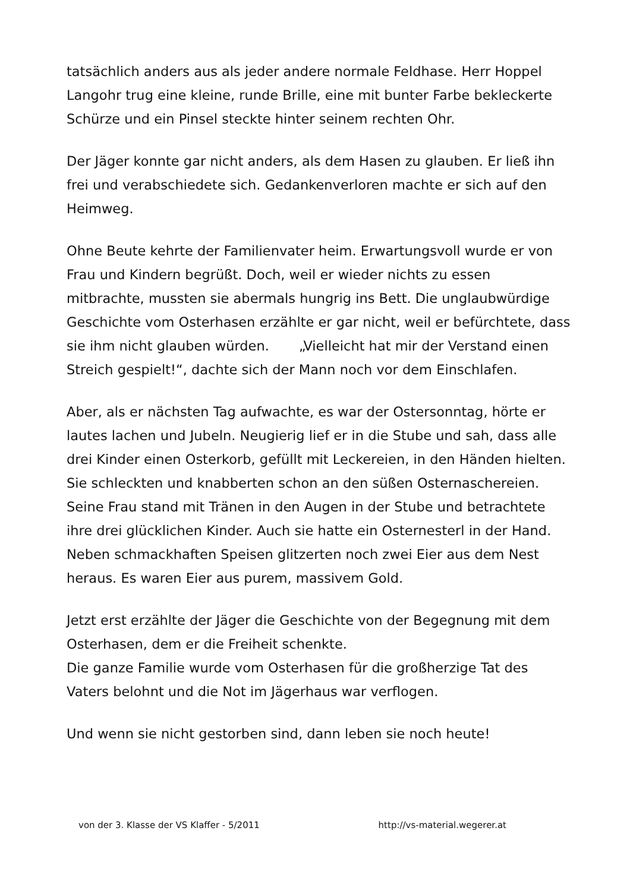tatsächlich anders aus als jeder andere normale Feldhase. Herr Hoppel Langohr trug eine kleine, runde Brille, eine mit bunter Farbe bekleckerte Schürze und ein Pinsel steckte hinter seinem rechten Ohr.
Der Jäger konnte gar nicht anders, als dem Hasen zu glauben. Er ließ ihn frei und verabschiedete sich. Gedankenverloren machte er sich auf den Heimweg.
Ohne Beute kehrte der Familienvater heim. Erwartungsvoll wurde er von Frau und Kindern begrüßt. Doch, weil er wieder nichts zu essen mitbrachte, mussten sie abermals hungrig ins Bett. Die unglaubwürdige Geschichte vom Osterhasen erzählte er gar nicht, weil er befürchtete, dass sie ihm nicht glauben würden. „Vielleicht hat mir der Verstand einen Streich gespielt!“, dachte sich der Mann noch vor dem Einschlafen.
Aber, als er nächsten Tag aufwachte, es war der Ostersonntag, hörte er lautes lachen und Jubeln. Neugierig lief er in die Stube und sah, dass alle drei Kinder einen Osterkorb, gefüllt mit Leckereien, in den Händen hielten. Sie schleckten und knabberten schon an den süßen Osternaschereien. Seine Frau stand mit Tränen in den Augen in der Stube und betrachtete ihre drei glücklichen Kinder. Auch sie hatte ein Osternesterl in der Hand. Neben schmackhaften Speisen glitzerten noch zwei Eier aus dem Nest heraus. Es waren Eier aus purem, massivem Gold.
Jetzt erst erzählte der Jäger die Geschichte von der Begegnung mit dem Osterhasen, dem er die Freiheit schenkte.
Die ganze Familie wurde vom Osterhasen für die großherzige Tat des Vaters belohnt und die Not im Jägerhaus war verflogen.
Und wenn sie nicht gestorben sind, dann leben sie noch heute!
von der 3. Klasse der VS Klaffer - 5/2011 http://vs-material.wegerer.at